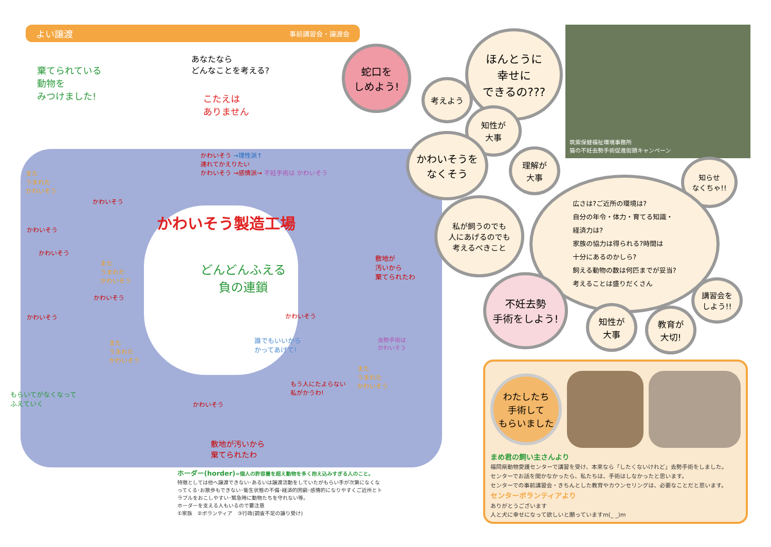よい譲渡 事前講習会・譲渡会
棄てられている
動物を
みつけました!
あなたなら
どんなことを考える?
こたえは
ありません
かわいそう →理性派↑
連れてかえりたい
かわいそう →感情派→ 不妊手術は かわいそう
また
うまれた
かわいそう
かわいそう
かわいそう
かわいそう
また
うまれた
かわいそう
かわいそう
かわいそう
また
うまれた
かわいそう
かわいそう製造工場
どんどんふえる
負の連鎖
敷地が
汚いから
棄てられたわ
かわいそう
誰でもいいから
かってあげて!
去勢手術は
かわいそう
もう人にたよらない
私がかうわ!
また
うまれた
かわいそう
もらいてがなくなって
ふえていく
かわいそう
敷地が汚いから
棄てられたわ
ホーダー(horder)=個人の許容量を超え動物を多く抱え込みすぎる人のこと。
特徴としては他へ譲渡できない･あるいは譲渡活動をしていたがもらい手が次第になくなってくる･お散歩もできない･衛生状態の不備･経済的困窮･感情的になりやすくご近所とトラブルをおこしやすい･緊急時に動物たちを守れない等。
ホーダーを支える人もいるので要注意
①家族　②ボランティア　③行政(調査不足の譲り受け)
蛇口を
しめよう!
ほんとうに
幸せに
できるの???
考えよう
知性が
大事
かわいそうを
なくそう
理解が
大事
筑紫保健福祉環境事務所
猫の不妊去勢手術促進街頭キャンペーン
知らせ
なくちゃ!!
私が飼うのでも
人にあげるのでも
考えるべきこと
広さは?ご近所の環境は?
自分の年令・体力・育てる知識・
経済力は?
家族の協力は得られる?時間は
十分にあるのかしら?
飼える動物の数は何匹までが妥当?
考えることは盛りだくさん
不妊去勢
手術をしよう!
講習会を
しよう!!
知性が
大事
教育が
大切!
わたしたち
手術して
もらいました
まめ君の飼い主さんより
福岡県動物愛護センターで講習を受け、本来なら「したくないけれど」去勢手術をしました。
センターでお話を聞かなかったら、私たちは、手術はしなかったと思います。
センターでの事前講習会・きちんとした教育やカウンセリングは、必要なことだと思います。
センターボランティアより
ありがとうございます
人と犬に幸せになって欲しいと願っていますm(_ _)m